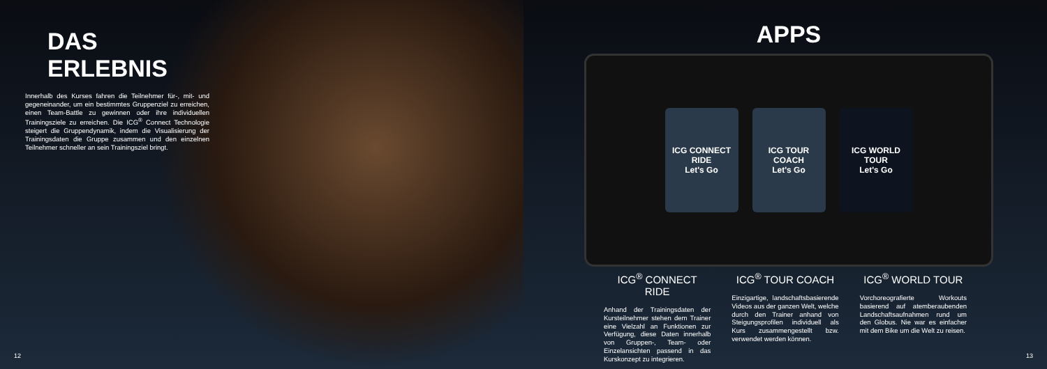DAS ERLEBNIS
Innerhalb des Kurses fahren die Teilnehmer für-, mit- und gegeneinander, um ein bestimmtes Gruppenziel zu erreichen, einen Team-Battle zu gewinnen oder ihre individuellen Trainingsziele zu erreichen. Die ICG<sup>®</sup> Connect Technologie steigert die Gruppendynamik, indem die Visualisierung der Trainingsdaten die Gruppe zusammen und den einzelnen Teilnehmer schneller an sein Trainingsziel bringt.
APPS
ICG CONNECT RIDE
Let's Go
ICG TOUR COACH
Let's Go
ICG WORLD TOUR
Let's Go
ICG<sup>®</sup> CONNECT RIDE
Anhand der Trainingsdaten der Kursteilnehmer stehen dem Trainer eine Vielzahl an Funktionen zur Verfügung, diese Daten innerhalb von Gruppen-, Team- oder Einzelansichten passend in das Kurskonzept zu integrieren.
ICG<sup>®</sup> TOUR COACH
Einzigartige, landschaftsbasierende Videos aus der ganzen Welt, welche durch den Trainer anhand von Steigungsprofilen individuell als Kurs zusammengestellt bzw. verwendet werden können.
ICG<sup>®</sup> WORLD TOUR
Vorchoreografierte Workouts basierend auf atemberaubenden Landschaftsaufnahmen rund um den Globus. Nie war es einfacher mit dem Bike um die Welt zu reisen.
12 13